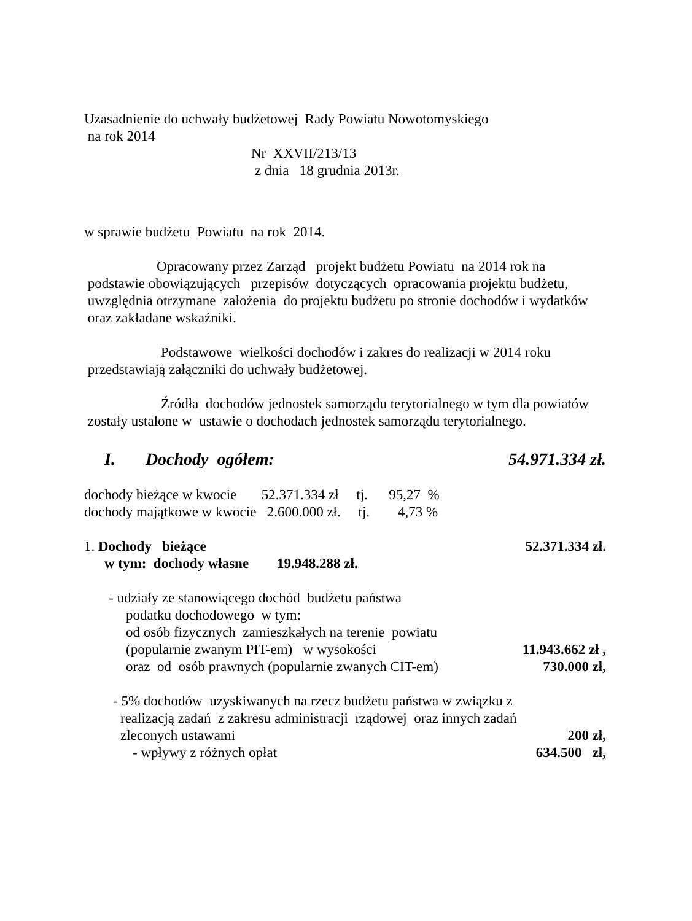Uzasadnienie do uchwały budżetowej Rady Powiatu Nowotomyskiego
na rok 2014
Nr XXVII/213/13
z dnia 18 grudnia 2013r.
w sprawie budżetu Powiatu na rok 2014.
Opracowany przez Zarząd projekt budżetu Powiatu na 2014 rok na podstawie obowiązujących przepisów dotyczących opracowania projektu budżetu, uwzględnia otrzymane założenia do projektu budżetu po stronie dochodów i wydatków oraz zakładane wskaźniki.
Podstawowe wielkości dochodów i zakres do realizacji w 2014 roku przedstawiają załączniki do uchwały budżetowej.
Źródła dochodów jednostek samorządu terytorialnego w tym dla powiatów zostały ustalone w ustawie o dochodach jednostek samorządu terytorialnego.
I. Dochody ogółem: 54.971.334 zł.
dochody bieżące w kwocie 52.371.334 zł tj. 95,27 %
dochody majątkowe w kwocie 2.600.000 zł. tj. 4,73 %
1. Dochody bieżące 52.371.334 zł.
w tym: dochody własne 19.948.288 zł.
- udziały ze stanowiącego dochód budżetu państwa
podatku dochodowego w tym:
od osób fizycznych zamieszkałych na terenie powiatu
(popularnie zwanym PIT-em) w wysokości 11.943.662 zł ,
oraz od osób prawnych (popularnie zwanych CIT-em) 730.000 zł,
- 5% dochodów uzyskiwanych na rzecz budżetu państwa w związku z
realizacją zadań z zakresu administracji rządowej oraz innych zadań
zleconych ustawami 200 zł,
- wpływy z różnych opłat 634.500 zł,